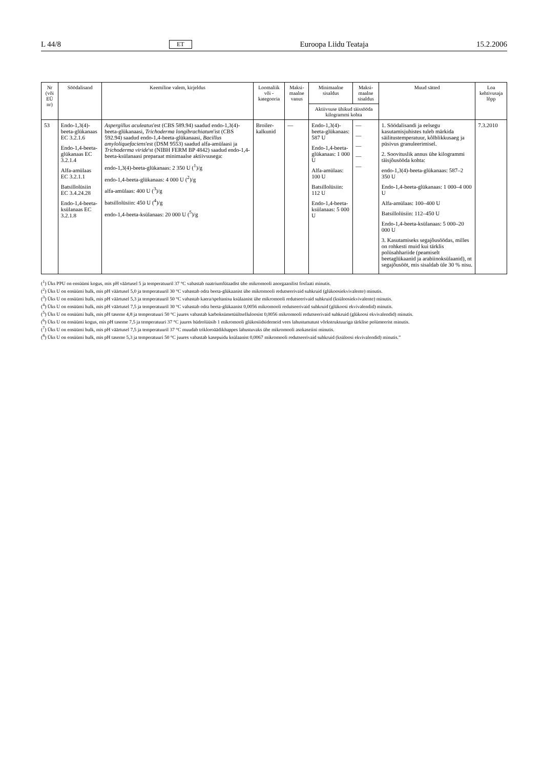L 44/8 ET Euroopa Liidu Teataja 15.2.2006
| Nr (või EÜ nr) | Söödalisand | Keemiline valem, kirjeldus | Loomaliik või -kategooria | Maksi-maalne vanus | Minimaalne sisaldus | Maksi-maalne sisaldus | Muud sätted | Loa kehtivusaja lõpp |
| --- | --- | --- | --- | --- | --- | --- | --- | --- |
| | | | | | Aktiivsuse ühikud täissööda kilogrammi kohta | | | |
| 53 | Endo-1,3(4)-beeta-glükanaas EC 3.2.1.6 Endo-1,4-beeta-glükanaas EC 3.2.1.4 Alfa-amülaas EC 3.2.1.1 Batsillolüsiin EC 3.4.24.28 Endo-1,4-beeta-ksülanaas EC 3.2.1.8 | Aspergillus aculeatus 'est (CBS 589.94) saadud endo-1,3(4)-beeta-glükanaasi, Trichoderma longibrachiatum 'ist (CBS 592.94) saadud endo-1,4-beeta-glükanaasi, Bacillus amyloliquefaciens 'est (DSM 9553) saadud alfa-amülaasi ja Trichoderma viride 'st (NIBH FERM BP 4842) saadud endo-1,4-beeta-ksülanaasi preparaat minimaalse aktiivsusega: endo-1,3(4)-beeta-glükanaas: 2 350 U (<sup>1</sup>)/g endo-1,4-beeta-glükanaas: 4 000 U (<sup>2</sup>)/g alfa-amülaas: 400 U (<sup>3</sup>)/g batsillolüsiin: 450 U (<sup>4</sup>)/g endo-1,4-beeta-ksülanaas: 20 000 U (<sup>5</sup>)/g | Broiler-kalkunid | — | Endo-1,3(4)-beeta-glükanaas: 587 U Endo-1,4-beeta-glükanaas: 1 000 U Alfa-amülaas: 100 U Batsillolüsiin: 112 U Endo-1,4-beeta-ksülanaas: 5 000 U | — — — — — | 1. Söödalisandi ja eelsegu kasutamisjuhistes tuleb märkida säilitustemperatuur, kõlblikkusaeg ja püsivus granuleerimisel. 2. Soovituslik annus ühe kilogrammi täisjõusööda kohta: endo-1,3(4)-beeta-glükanaas: 587–2 350 U Endo-1,4-beeta-glükanaas: 1 000–4 000 U Alfa-amülaas: 100–400 U Batsillolüsiin: 112–450 U Endo-1,4-beeta-ksülanaas: 5 000–20 000 U 3. Kasutamiseks segajõusöödas, milles on rohkesti muid kui tärklis polüsahhariide (peamiselt beetaglükaanid ja arabiinoksülaanid), nt segajõusööt, mis sisaldab üle 30 % nisu. | 7.3.2010 |
(<sup>1</sup>) Üks PPU on ensüümi kogus, mis pH väärtusel 5 ja temperatuuril 37 °C vabastab naatriumfütaadist ühe mikromooli anorgaanilist fosfaati minutis.
(<sup>2</sup>) Üks U on ensüümi hulk, mis pH väärtusel 5,0 ja temperatuuril 30 °C vabastab odra beeta-glükaanist ühe mikromooli redutseerivaid suhkruid (glükoosiekvivalente) minutis.
(<sup>3</sup>) Üks U on ensüümi hulk, mis pH väärtusel 5,3 ja temperatuuril 50 °C vabastab kaera/speltanisu ksülaanist ühe mikromooli redutseerivaid suhkruid (ksüloosiekvivalente) minutis.
(<sup>4</sup>) Üks U on ensüümi hulk, mis pH väärtusel 7,5 ja temperatuuril 30 °C vabastab odra beeta-glükaanist 0,0056 mikromooli redutseerivaid suhkruid (glükoosi ekvivalendid) minutis.
(<sup>5</sup>) Üks U on ensüümi hulk, mis pH taseme 4,8 ja temperatuuri 50 °C juures vabastab karboksümetüültselluloosist 0,0056 mikromooli redutseerivaid suhkruid (glükoosi ekvivalendid) minutis.
(<sup>6</sup>) Üks U on ensüümi kogus, mis pH taseme 7,5 ja temperatuuri 37 °C juures hüdrolüüsib 1 mikromooli glükosiidsidemeid vees lahustumatust võrkstruktuuriga tärklise polümeerist minutis.
(<sup>7</sup>) Üks U on ensüümi hulk, mis pH väärtusel 7,5 ja temperatuuril 37 °C muudab trikloroäädikhappes lahustuvaks ühe mikromooli asokaseiini minutis.
(<sup>8</sup>) Üks U on ensüümi hulk, mis pH taseme 5,3 ja temperatuuri 50 °C juures vabastab kasepuidu ksülaanist 0,0067 mikromooli redutseerivaid suhkruid (ksüloosi ekvivalendid) minutis.”